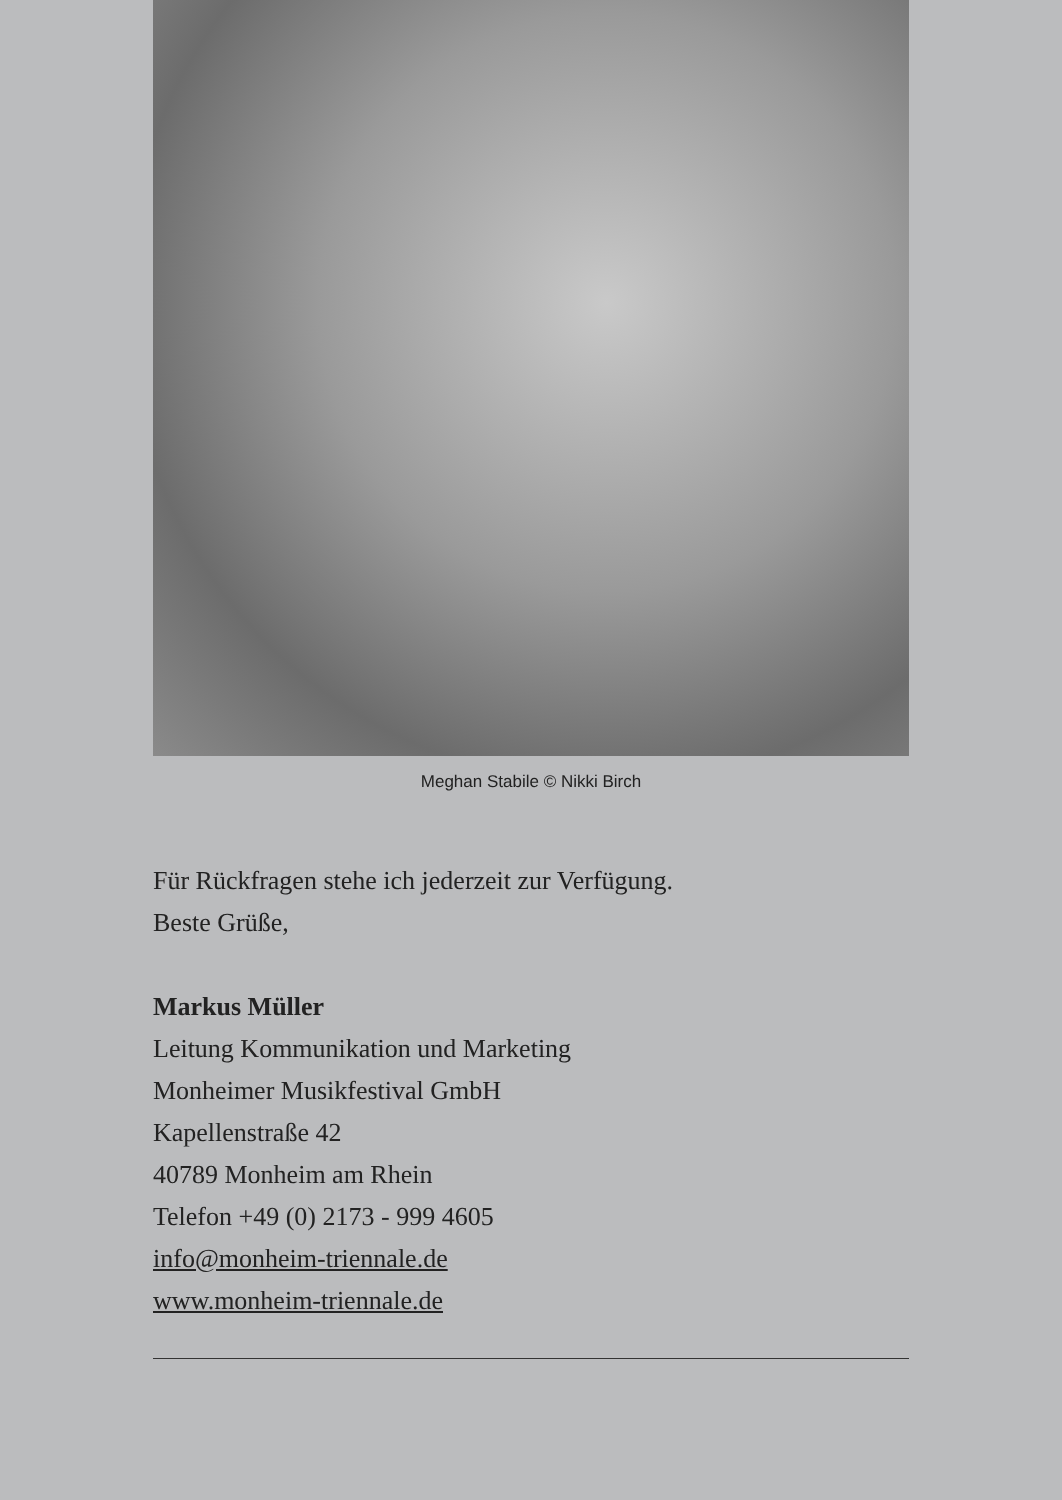Meghan Stabile © Nikki Birch
Für Rückfragen stehe ich jederzeit zur Verfügung.
Beste Grüße,
Markus Müller
Leitung Kommunikation und Marketing
Monheimer Musikfestival GmbH
Kapellenstraße 42
40789 Monheim am Rhein
Telefon +49 (0) 2173 - 999 4605
info@monheim-triennale.de
www.monheim-triennale.de